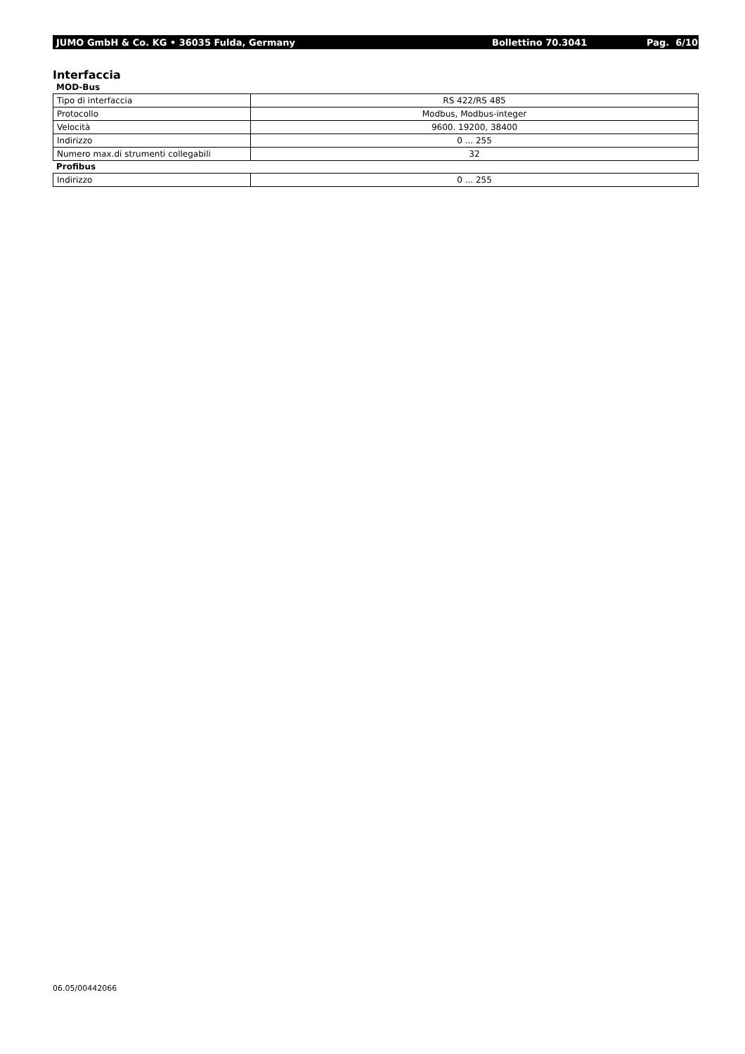JUMO GmbH & Co. KG • 36035 Fulda, Germany Bollettino 70.3041 Pag. 6/10
Interfaccia
MOD-Bus
| Tipo di interfaccia | RS 422/RS 485 |
| Protocollo | Modbus, Modbus-integer |
| Velocità | 9600. 19200, 38400 |
| Indirizzo | 0 ... 255 |
| Numero max.di strumenti collegabili | 32 |
Profibus
| Indirizzo | 0 ... 255 |
06.05/00442066